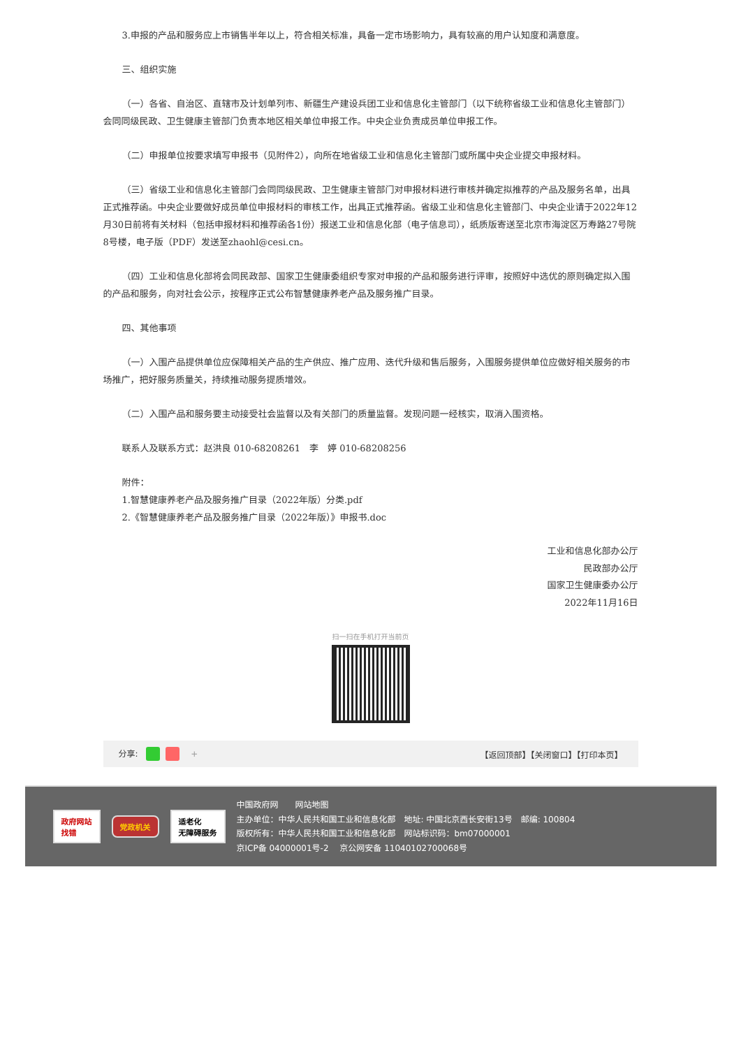3.申报的产品和服务应上市销售半年以上，符合相关标准，具备一定市场影响力，具有较高的用户认知度和满意度。
三、组织实施
（一）各省、自治区、直辖市及计划单列市、新疆生产建设兵团工业和信息化主管部门（以下统称省级工业和信息化主管部门）会同同级民政、卫生健康主管部门负责本地区相关单位申报工作。中央企业负责成员单位申报工作。
（二）申报单位按要求填写申报书（见附件2），向所在地省级工业和信息化主管部门或所属中央企业提交申报材料。
（三）省级工业和信息化主管部门会同同级民政、卫生健康主管部门对申报材料进行审核并确定拟推荐的产品及服务名单，出具正式推荐函。中央企业要做好成员单位申报材料的审核工作，出具正式推荐函。省级工业和信息化主管部门、中央企业请于2022年12月30日前将有关材料（包括申报材料和推荐函各1份）报送工业和信息化部（电子信息司），纸质版寄送至北京市海淀区万寿路27号院8号楼，电子版（PDF）发送至zhaohl@cesi.cn。
（四）工业和信息化部将会同民政部、国家卫生健康委组织专家对申报的产品和服务进行评审，按照好中选优的原则确定拟入围的产品和服务，向对社会公示，按程序正式公布智慧健康养老产品及服务推广目录。
四、其他事项
（一）入围产品提供单位应保障相关产品的生产供应、推广应用、迭代升级和售后服务，入围服务提供单位应做好相关服务的市场推广，把好服务质量关，持续推动服务提质增效。
（二）入围产品和服务要主动接受社会监督以及有关部门的质量监督。发现问题一经核实，取消入围资格。
联系人及联系方式：赵洪良 010-68208261　李　婷 010-68208256
附件：
1.智慧健康养老产品及服务推广目录（2022年版）分类.pdf
2.《智慧健康养老产品及服务推广目录（2022年版）》申报书.doc
工业和信息化部办公厅
民政部办公厅
国家卫生健康委办公厅
2022年11月16日
扫一扫在手机打开当前页
分享: + 【返回顶部】【关闭窗口】【打印本页】
政府网站
找错 党政机关 适老化
无障碍服务
中国政府网　　网站地图
主办单位：中华人民共和国工业和信息化部　地址: 中国北京西长安街13号　邮编: 100804
版权所有：中华人民共和国工业和信息化部　网站标识码：bm07000001
京ICP备 04000001号-2　 京公网安备 11040102700068号